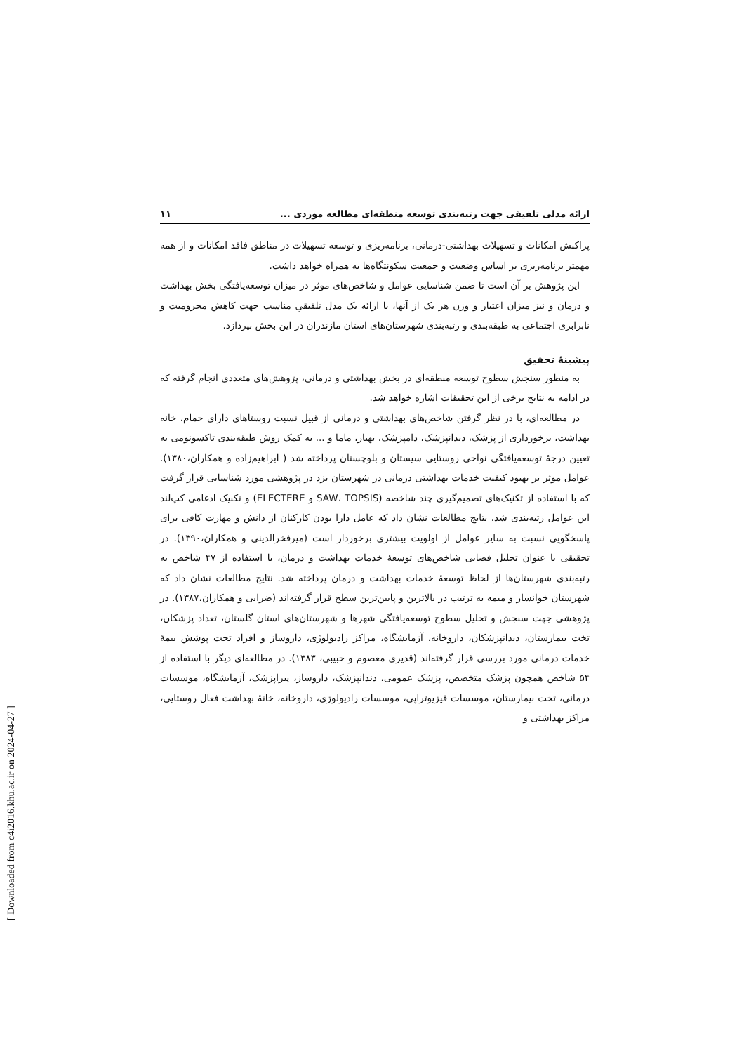ارائه مدلی تلفیقی جهت رتبه‌بندی توسعه منطقه‌ای مطالعه موردی ... ۱۱
پراکنش امکانات و تسهیلات بهداشتی-درمانی، برنامه‌ریزی و توسعه تسهیلات در مناطق فاقد امکانات و از همه مهمتر برنامه‌ریزی بر اساس وضعیت و جمعیت سکونتگاه‌ها به همراه خواهد داشت.
این پژوهش بر آن است تا ضمن شناسایی عوامل و شاخص‌های موثر در میزان توسعه‌یافتگی بخش بهداشت و درمان و نیز میزان اعتبار و وزن هر یک از آنها، با ارائه یک مدل تلفیقیِ مناسب جهت کاهش محرومیت و نابرابری اجتماعی به طبقه‌بندی و رتبه‌بندی شهرستان‌های استان مازندران در این بخش بپردازد.
پیشینهٔ تحقیق
به منظور سنجش سطوح توسعه منطقه‌ای در بخش بهداشتی و درمانی، پژوهش‌های متعددی انجام گرفته که در ادامه به نتایج برخی از این تحقیقات اشاره خواهد شد.
در مطالعه‌ای، با در نظر گرفتن شاخص‌های بهداشتی و درمانی از قبیل نسبت روستاهای دارای حمام، خانه بهداشت، برخورداری از پزشک، دندانپزشک، دامپزشک، بهیار، ماما و ... به کمک روش طبقه‌بندی تاکسونومی به تعیین درجهٔ توسعه‌یافتگی نواحی روستایی سیستان و بلوچستان پرداخته شد ( ابراهیم‌زاده و همکاران،۱۳۸۰). عوامل موثر بر بهبود کیفیت خدمات بهداشتی درمانی در شهرستان یزد در پژوهشی مورد شناسایی قرار گرفت که با استفاده از تکنیک‌های تصمیم‌گیری چند شاخصه (SAW، TOPSIS و ELECTERE) و تکنیک ادغامی کپ‌لند این عوامل رتبه‌بندی شد. نتایج مطالعات نشان داد که عامل دارا بودن کارکنان از دانش و مهارت کافی برای پاسخگویی نسبت به سایر عوامل از اولویت بیشتری برخوردار است (میرفخرالدینی و همکاران،۱۳۹۰). در تحقیقی با عنوان تحلیل فضایی شاخص‌های توسعهٔ خدمات بهداشت و درمان، با استفاده از ۴۷ شاخص به رتبه‌بندی شهرستان‌ها از لحاظ توسعهٔ خدمات بهداشت و درمان پرداخته شد. نتایج مطالعات نشان داد که شهرستان خوانسار و میمه به ترتیب در بالاترین و پایین‌ترین سطح قرار گرفته‌اند (ضرابی و همکاران،۱۳۸۷). در پژوهشی جهت سنجش و تحلیل سطوح توسعه‌یافتگی شهرها و شهرستان‌های استان گلستان، تعداد پزشکان، تخت بیمارستان، دندانپزشکان، داروخانه، آزمایشگاه، مراکز رادیولوژی، داروساز و افراد تحت پوشش بیمهٔ خدمات درمانی مورد بررسی قرار گرفته‌اند (قدیری معصوم و حبیبی، ۱۳۸۳). در مطالعه‌ای دیگر با استفاده از ۵۴ شاخص همچون پزشک متخصص، پزشک عمومی، دندانپزشک، داروساز، پیراپزشک، آزمایشگاه، موسسات درمانی، تخت بیمارستان، موسسات فیزیوتراپی، موسسات رادیولوژی، داروخانه، خانهٔ بهداشت فعال روستایی، مراکز بهداشتی و
[ Downloaded from c4i2016.khu.ac.ir on 2024-04-27 ]